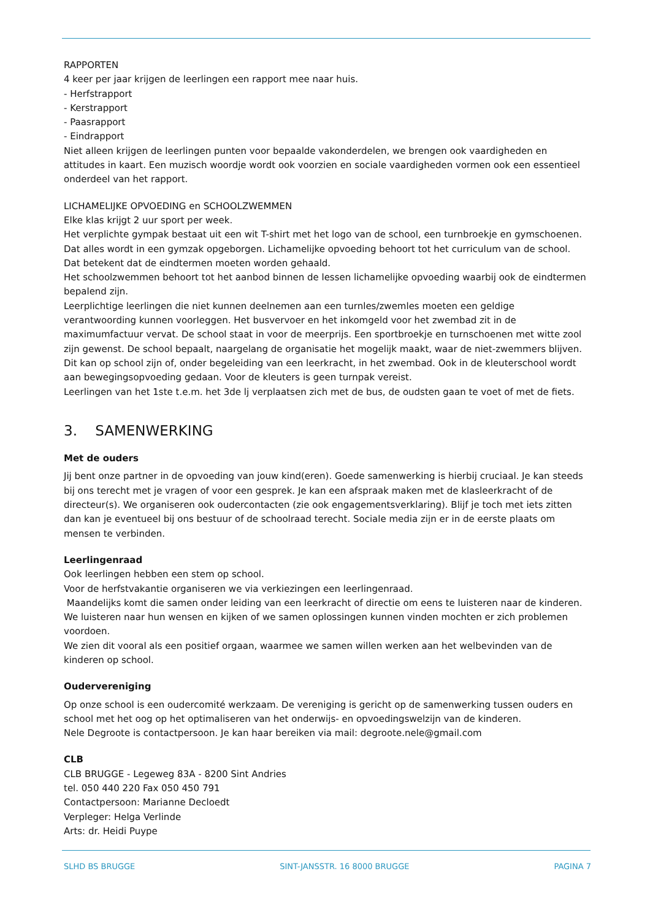RAPPORTEN
4 keer per jaar krijgen de leerlingen een rapport mee naar huis.
- Herfstrapport
- Kerstrapport
- Paasrapport
- Eindrapport
Niet alleen krijgen de leerlingen punten voor bepaalde vakonderdelen, we brengen ook vaardigheden en attitudes in kaart. Een muzisch woordje wordt ook voorzien en sociale vaardigheden vormen ook een essentieel onderdeel van het rapport.
LICHAMELIJKE OPVOEDING en SCHOOLZWEMMEN
Elke klas krijgt 2 uur sport per week.
Het verplichte gympak bestaat uit een wit T-shirt met het logo van de school, een turnbroekje en gymschoenen. Dat alles wordt in een gymzak opgeborgen. Lichamelijke opvoeding behoort tot het curriculum van de school. Dat betekent dat de eindtermen moeten worden gehaald.
Het schoolzwemmen behoort tot het aanbod binnen de lessen lichamelijke opvoeding waarbij ook de eindtermen bepalend zijn.
Leerplichtige leerlingen die niet kunnen deelnemen aan een turnles/zwemles moeten een geldige verantwoording kunnen voorleggen. Het busvervoer en het inkomgeld voor het zwembad zit in de maximumfactuur vervat. De school staat in voor de meerprijs. Een sportbroekje en turnschoenen met witte zool zijn gewenst. De school bepaalt, naargelang de organisatie het mogelijk maakt, waar de niet-zwemmers blijven. Dit kan op school zijn of, onder begeleiding van een leerkracht, in het zwembad. Ook in de kleuterschool wordt aan bewegingsopvoeding gedaan. Voor de kleuters is geen turnpak vereist.
Leerlingen van het 1ste t.e.m. het 3de lj verplaatsen zich met de bus, de oudsten gaan te voet of met de fiets.
3. SAMENWERKING
Met de ouders
Jij bent onze partner in de opvoeding van jouw kind(eren). Goede samenwerking is hierbij cruciaal. Je kan steeds bij ons terecht met je vragen of voor een gesprek. Je kan een afspraak maken met de klasleerkracht of de directeur(s). We organiseren ook oudercontacten (zie ook engagementsverklaring). Blijf je toch met iets zitten dan kan je eventueel bij ons bestuur of de schoolraad terecht. Sociale media zijn er in de eerste plaats om mensen te verbinden.
Leerlingenraad
Ook leerlingen hebben een stem op school.
Voor de herfstvakantie organiseren we via verkiezingen een leerlingenraad.
Maandelijks komt die samen onder leiding van een leerkracht of directie om eens te luisteren naar de kinderen. We luisteren naar hun wensen en kijken of we samen oplossingen kunnen vinden mochten er zich problemen voordoen.
We zien dit vooral als een positief orgaan, waarmee we samen willen werken aan het welbevinden van de kinderen op school.
Oudervereniging
Op onze school is een oudercomité werkzaam. De vereniging is gericht op de samenwerking tussen ouders en school met het oog op het optimaliseren van het onderwijs- en opvoedingswelzijn van de kinderen.
Nele Degroote is contactpersoon. Je kan haar bereiken via mail: degroote.nele@gmail.com
CLB
CLB BRUGGE - Legeweg 83A - 8200 Sint Andries
tel. 050 440 220 Fax 050 450 791
Contactpersoon: Marianne Decloedt
Verpleger: Helga Verlinde
Arts: dr. Heidi Puype
SLHD BS BRUGGE SINT-JANSSTR. 16 8000 BRUGGE PAGINA 7